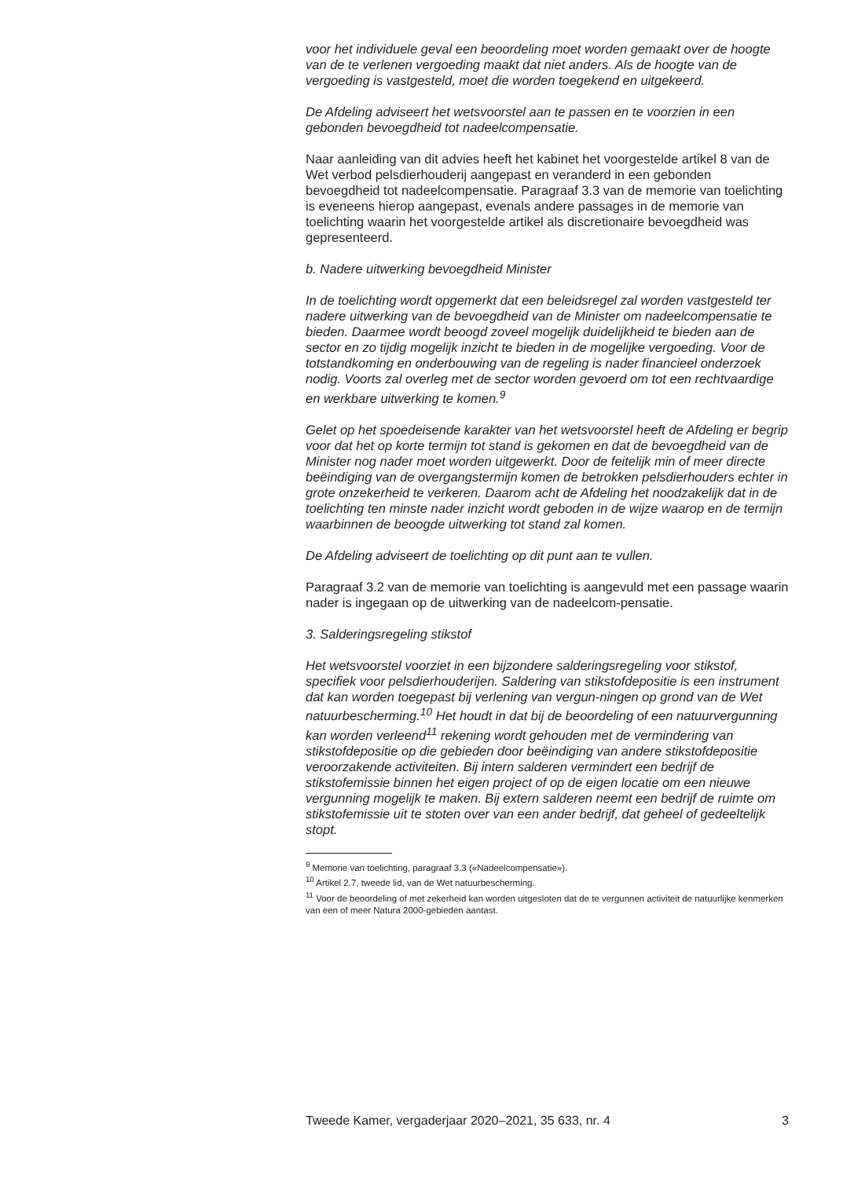voor het individuele geval een beoordeling moet worden gemaakt over de hoogte van de te verlenen vergoeding maakt dat niet anders. Als de hoogte van de vergoeding is vastgesteld, moet die worden toegekend en uitgekeerd.
De Afdeling adviseert het wetsvoorstel aan te passen en te voorzien in een gebonden bevoegdheid tot nadeelcompensatie.
Naar aanleiding van dit advies heeft het kabinet het voorgestelde artikel 8 van de Wet verbod pelsdierhouderij aangepast en veranderd in een gebonden bevoegdheid tot nadeelcompensatie. Paragraaf 3.3 van de memorie van toelichting is eveneens hierop aangepast, evenals andere passages in de memorie van toelichting waarin het voorgestelde artikel als discretionaire bevoegdheid was gepresenteerd.
b. Nadere uitwerking bevoegdheid Minister
In de toelichting wordt opgemerkt dat een beleidsregel zal worden vastgesteld ter nadere uitwerking van de bevoegdheid van de Minister om nadeelcompensatie te bieden. Daarmee wordt beoogd zoveel mogelijk duidelijkheid te bieden aan de sector en zo tijdig mogelijk inzicht te bieden in de mogelijke vergoeding. Voor de totstandkoming en onderbouwing van de regeling is nader financieel onderzoek nodig. Voorts zal overleg met de sector worden gevoerd om tot een rechtvaardige en werkbare uitwerking te komen.<sup>9</sup>
Gelet op het spoedeisende karakter van het wetsvoorstel heeft de Afdeling er begrip voor dat het op korte termijn tot stand is gekomen en dat de bevoegdheid van de Minister nog nader moet worden uitgewerkt. Door de feitelijk min of meer directe beëindiging van de overgangstermijn komen de betrokken pelsdierhouders echter in grote onzekerheid te verkeren. Daarom acht de Afdeling het noodzakelijk dat in de toelichting ten minste nader inzicht wordt geboden in de wijze waarop en de termijn waarbinnen de beoogde uitwerking tot stand zal komen.
De Afdeling adviseert de toelichting op dit punt aan te vullen.
Paragraaf 3.2 van de memorie van toelichting is aangevuld met een passage waarin nader is ingegaan op de uitwerking van de nadeelcom-pensatie.
3. Salderingsregeling stikstof
Het wetsvoorstel voorziet in een bijzondere salderingsregeling voor stikstof, specifiek voor pelsdierhouderijen. Saldering van stikstofdepositie is een instrument dat kan worden toegepast bij verlening van vergun-ningen op grond van de Wet natuurbescherming.<sup>10</sup> Het houdt in dat bij de beoordeling of een natuurvergunning kan worden verleend<sup>11</sup> rekening wordt gehouden met de vermindering van stikstofdepositie op die gebieden door beëindiging van andere stikstofdepositie veroorzakende activiteiten. Bij intern salderen vermindert een bedrijf de stikstofemissie binnen het eigen project of op de eigen locatie om een nieuwe vergunning mogelijk te maken. Bij extern salderen neemt een bedrijf de ruimte om stikstofemissie uit te stoten over van een ander bedrijf, dat geheel of gedeeltelijk stopt.
<sup>9</sup> Memorie van toelichting, paragraaf 3.3 («Nadeelcompensatie»).
<sup>10</sup> Artikel 2.7, tweede lid, van de Wet natuurbescherming.
<sup>11</sup> Voor de beoordeling of met zekerheid kan worden uitgesloten dat de te vergunnen activiteit de natuurlijke kenmerken van een of meer Natura 2000-gebieden aantast.
Tweede Kamer, vergaderjaar 2020–2021, 35 633, nr. 4 3